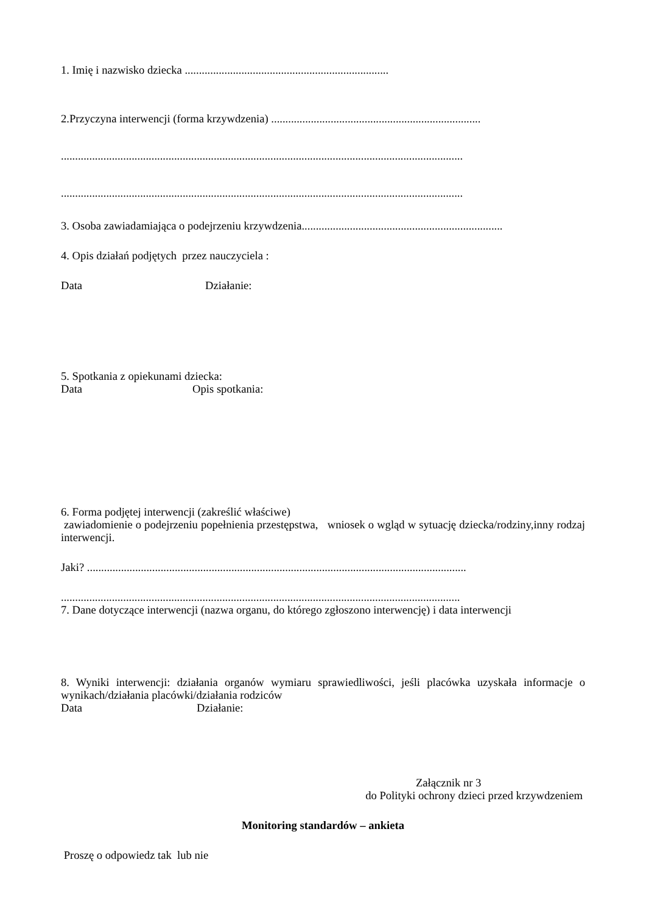1. Imię i nazwisko dziecka ........................................................................
2.Przyczyna interwencji (forma krzywdzenia) ..........................................................................
..............................................................................................................................................
..............................................................................................................................................
3. Osoba zawiadamiająca o podejrzeniu krzywdzenia.......................................................................
4. Opis działań podjętych przez nauczyciela :
Data Działanie:
5. Spotkania z opiekunami dziecka:
Data Opis spotkania:
6. Forma podjętej interwencji (zakreślić właściwe)
zawiadomienie o podejrzeniu popełnienia przestępstwa, wniosek o wgląd w sytuację dziecka/rodziny,inny rodzaj interwencji.
Jaki? ......................................................................................................................................
.............................................................................................................................................
7. Dane dotyczące interwencji (nazwa organu, do którego zgłoszono interwencję) i data interwencji
8. Wyniki interwencji: działania organów wymiaru sprawiedliwości, jeśli placówka uzyskała informacje o wynikach/działania placówki/działania rodziców
Data Działanie:
Załącznik nr 3
do Polityki ochrony dzieci przed krzywdzeniem
Monitoring standardów – ankieta
Proszę o odpowiedz tak lub nie